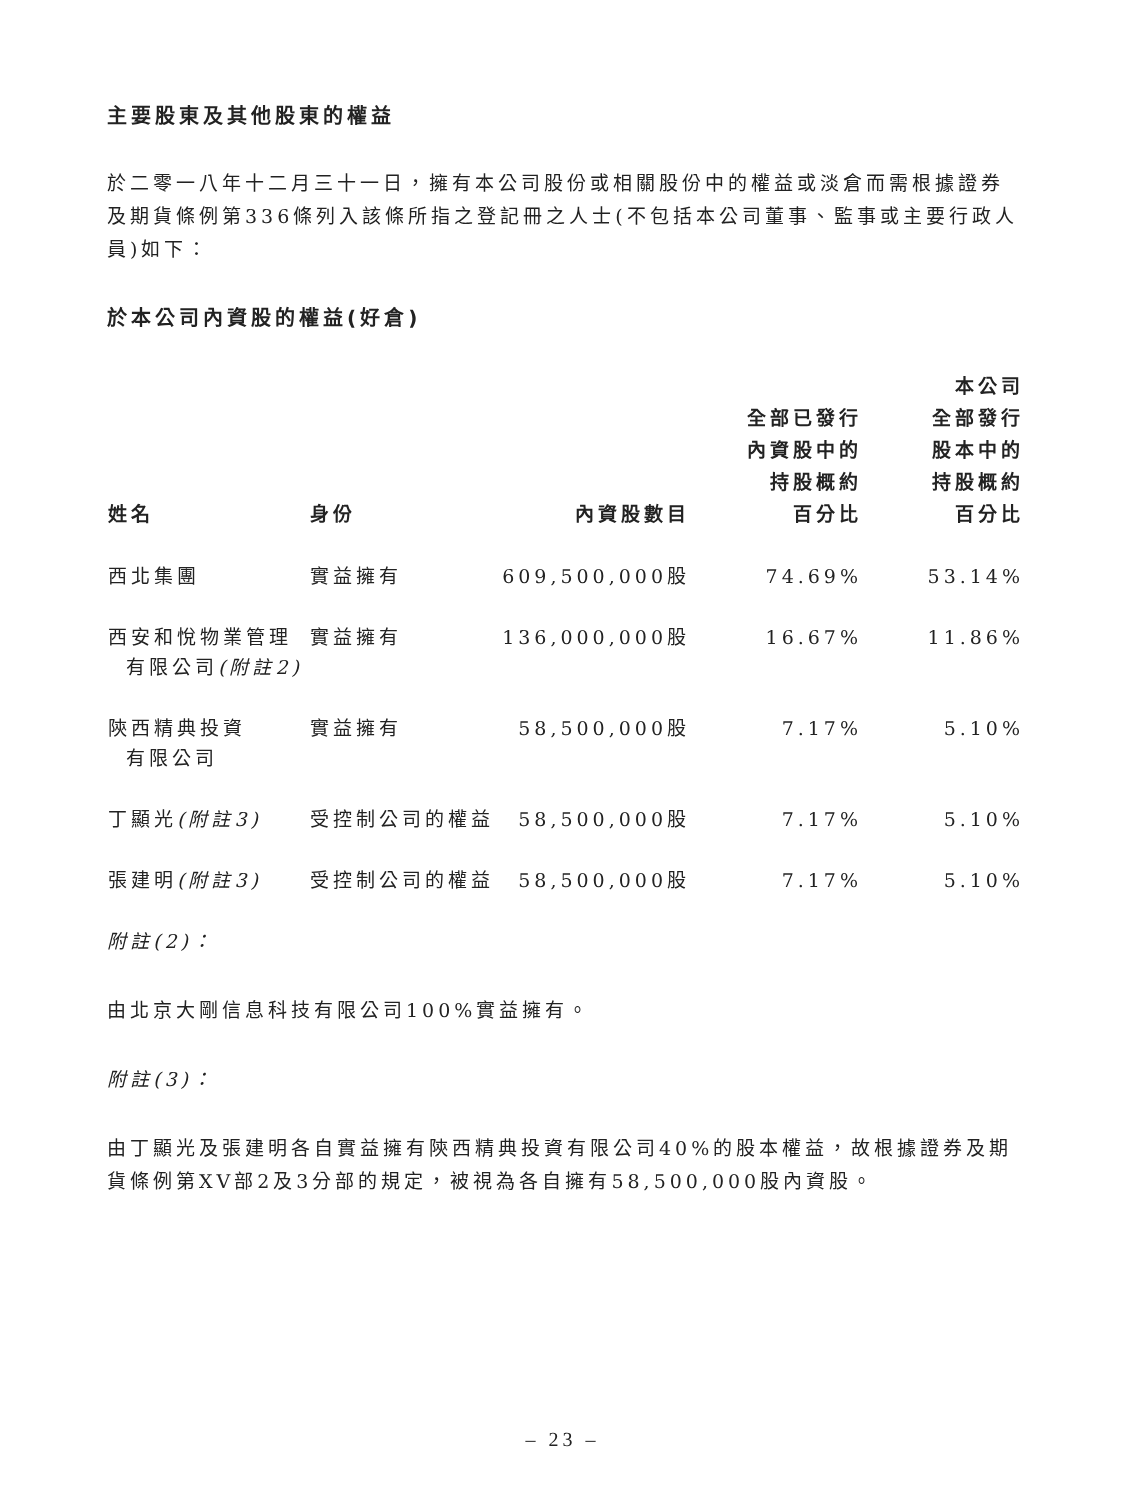主要股東及其他股東的權益
於二零一八年十二月三十一日，擁有本公司股份或相關股份中的權益或淡倉而需根據證券及期貨條例第336條列入該條所指之登記冊之人士(不包括本公司董事、監事或主要行政人員)如下：
於本公司內資股的權益(好倉)
| 姓名 | 身份 | 內資股數目 | 全部已發行 內資股中的 持股概約 百分比 | 本公司 全部發行 股本中的 持股概約 百分比 |
| --- | --- | --- | --- | --- |
| 西北集團 | 實益擁有 | 609,500,000股 | 74.69% | 53.14% |
| 西安和悅物業管理 有限公司 (附註2) | 實益擁有 | 136,000,000股 | 16.67% | 11.86% |
| 陝西精典投資 有限公司 | 實益擁有 | 58,500,000股 | 7.17% | 5.10% |
| 丁顯光 (附註3) | 受控制公司的權益 | 58,500,000股 | 7.17% | 5.10% |
| 張建明 (附註3) | 受控制公司的權益 | 58,500,000股 | 7.17% | 5.10% |
附註(2)：
由北京大剛信息科技有限公司100%實益擁有。
附註(3)：
由丁顯光及張建明各自實益擁有陝西精典投資有限公司40%的股本權益，故根據證券及期貨條例第XV部2及3分部的規定，被視為各自擁有58,500,000股內資股。
– 23 –